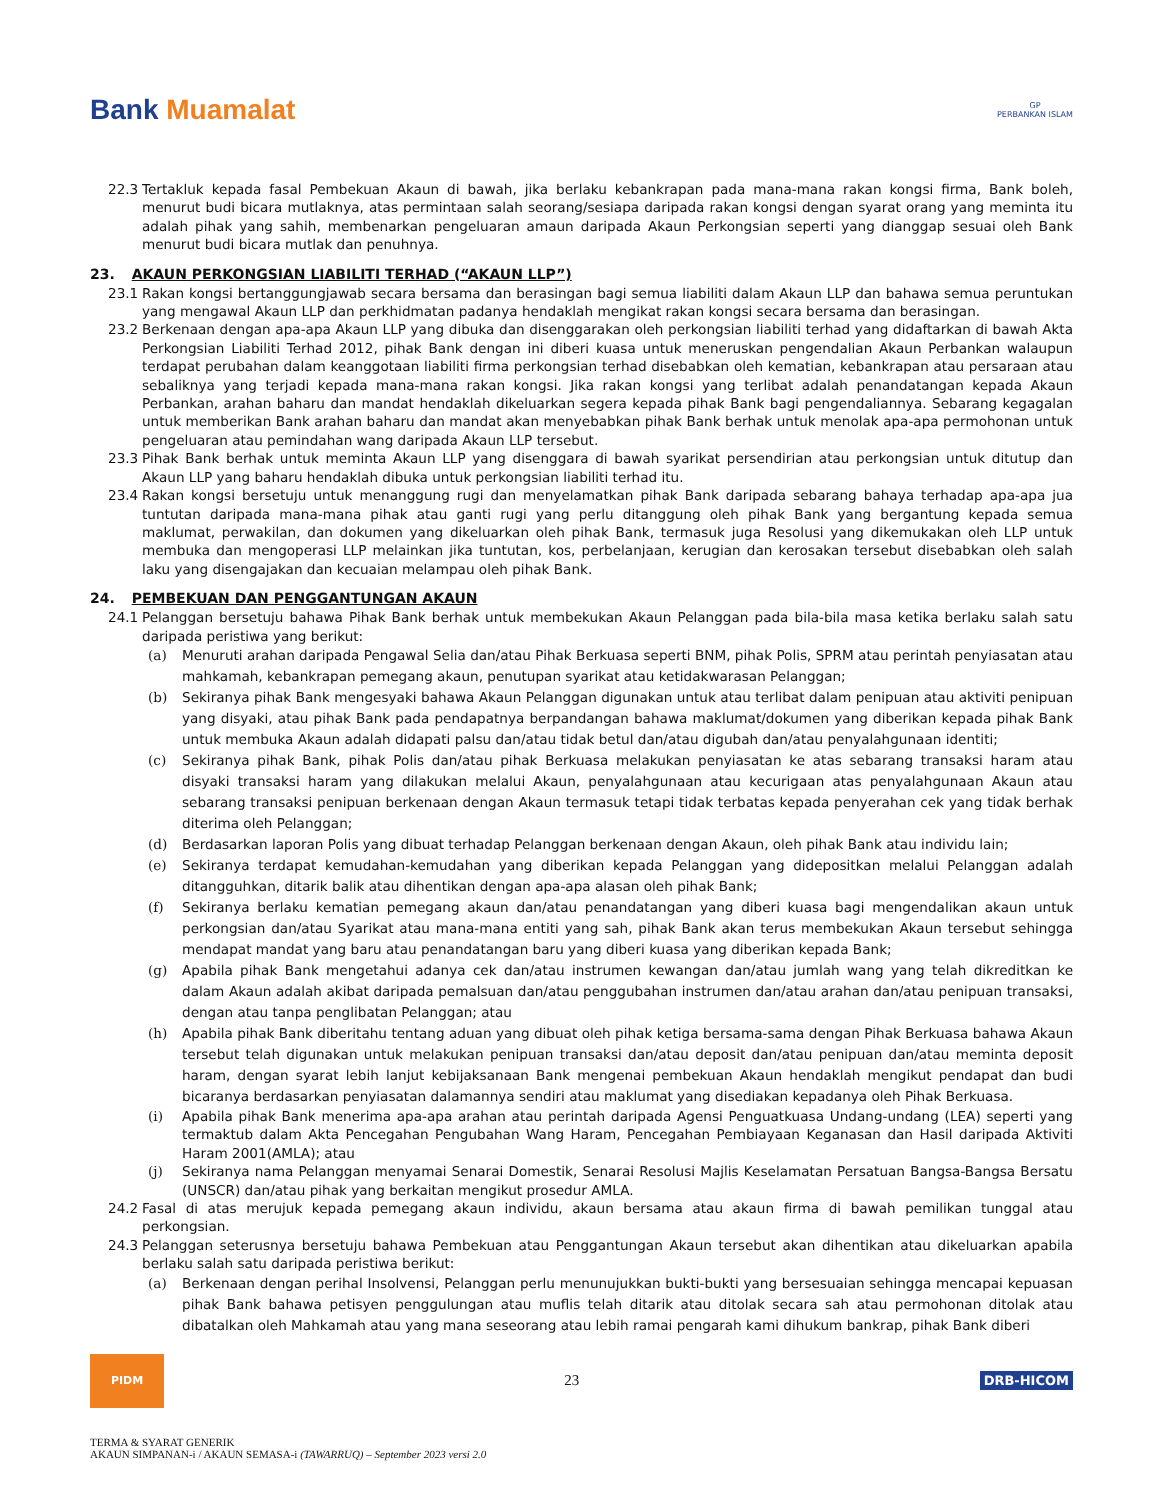Bank Muamalat
GP
PERBANKAN ISLAM
22.3 Tertakluk kepada fasal Pembekuan Akaun di bawah, jika berlaku kebankrapan pada mana-mana rakan kongsi firma, Bank boleh, menurut budi bicara mutlaknya, atas permintaan salah seorang/sesiapa daripada rakan kongsi dengan syarat orang yang meminta itu adalah pihak yang sahih, membenarkan pengeluaran amaun daripada Akaun Perkongsian seperti yang dianggap sesuai oleh Bank menurut budi bicara mutlak dan penuhnya.
23. AKAUN PERKONGSIAN LIABILITI TERHAD (“AKAUN LLP”)
23.1 Rakan kongsi bertanggungjawab secara bersama dan berasingan bagi semua liabiliti dalam Akaun LLP dan bahawa semua peruntukan yang mengawal Akaun LLP dan perkhidmatan padanya hendaklah mengikat rakan kongsi secara bersama dan berasingan.
23.2 Berkenaan dengan apa-apa Akaun LLP yang dibuka dan disenggarakan oleh perkongsian liabiliti terhad yang didaftarkan di bawah Akta Perkongsian Liabiliti Terhad 2012, pihak Bank dengan ini diberi kuasa untuk meneruskan pengendalian Akaun Perbankan walaupun terdapat perubahan dalam keanggotaan liabiliti firma perkongsian terhad disebabkan oleh kematian, kebankrapan atau persaraan atau sebaliknya yang terjadi kepada mana-mana rakan kongsi. Jika rakan kongsi yang terlibat adalah penandatangan kepada Akaun Perbankan, arahan baharu dan mandat hendaklah dikeluarkan segera kepada pihak Bank bagi pengendaliannya. Sebarang kegagalan untuk memberikan Bank arahan baharu dan mandat akan menyebabkan pihak Bank berhak untuk menolak apa-apa permohonan untuk pengeluaran atau pemindahan wang daripada Akaun LLP tersebut.
23.3 Pihak Bank berhak untuk meminta Akaun LLP yang disenggara di bawah syarikat persendirian atau perkongsian untuk ditutup dan Akaun LLP yang baharu hendaklah dibuka untuk perkongsian liabiliti terhad itu.
23.4 Rakan kongsi bersetuju untuk menanggung rugi dan menyelamatkan pihak Bank daripada sebarang bahaya terhadap apa-apa jua tuntutan daripada mana-mana pihak atau ganti rugi yang perlu ditanggung oleh pihak Bank yang bergantung kepada semua maklumat, perwakilan, dan dokumen yang dikeluarkan oleh pihak Bank, termasuk juga Resolusi yang dikemukakan oleh LLP untuk membuka dan mengoperasi LLP melainkan jika tuntutan, kos, perbelanjaan, kerugian dan kerosakan tersebut disebabkan oleh salah laku yang disengajakan dan kecuaian melampau oleh pihak Bank.
24. PEMBEKUAN DAN PENGGANTUNGAN AKAUN
24.1 Pelanggan bersetuju bahawa Pihak Bank berhak untuk membekukan Akaun Pelanggan pada bila-bila masa ketika berlaku salah satu daripada peristiwa yang berikut:
(a) Menuruti arahan daripada Pengawal Selia dan/atau Pihak Berkuasa seperti BNM, pihak Polis, SPRM atau perintah penyiasatan atau mahkamah, kebankrapan pemegang akaun, penutupan syarikat atau ketidakwarasan Pelanggan;
(b) Sekiranya pihak Bank mengesyaki bahawa Akaun Pelanggan digunakan untuk atau terlibat dalam penipuan atau aktiviti penipuan yang disyaki, atau pihak Bank pada pendapatnya berpandangan bahawa maklumat/dokumen yang diberikan kepada pihak Bank untuk membuka Akaun adalah didapati palsu dan/atau tidak betul dan/atau digubah dan/atau penyalahgunaan identiti;
(c) Sekiranya pihak Bank, pihak Polis dan/atau pihak Berkuasa melakukan penyiasatan ke atas sebarang transaksi haram atau disyaki transaksi haram yang dilakukan melalui Akaun, penyalahgunaan atau kecurigaan atas penyalahgunaan Akaun atau sebarang transaksi penipuan berkenaan dengan Akaun termasuk tetapi tidak terbatas kepada penyerahan cek yang tidak berhak diterima oleh Pelanggan;
(d) Berdasarkan laporan Polis yang dibuat terhadap Pelanggan berkenaan dengan Akaun, oleh pihak Bank atau individu lain;
(e) Sekiranya terdapat kemudahan-kemudahan yang diberikan kepada Pelanggan yang didepositkan melalui Pelanggan adalah ditangguhkan, ditarik balik atau dihentikan dengan apa-apa alasan oleh pihak Bank;
(f) Sekiranya berlaku kematian pemegang akaun dan/atau penandatangan yang diberi kuasa bagi mengendalikan akaun untuk perkongsian dan/atau Syarikat atau mana-mana entiti yang sah, pihak Bank akan terus membekukan Akaun tersebut sehingga mendapat mandat yang baru atau penandatangan baru yang diberi kuasa yang diberikan kepada Bank;
(g) Apabila pihak Bank mengetahui adanya cek dan/atau instrumen kewangan dan/atau jumlah wang yang telah dikreditkan ke dalam Akaun adalah akibat daripada pemalsuan dan/atau penggubahan instrumen dan/atau arahan dan/atau penipuan transaksi, dengan atau tanpa penglibatan Pelanggan; atau
(h) Apabila pihak Bank diberitahu tentang aduan yang dibuat oleh pihak ketiga bersama-sama dengan Pihak Berkuasa bahawa Akaun tersebut telah digunakan untuk melakukan penipuan transaksi dan/atau deposit dan/atau penipuan dan/atau meminta deposit haram, dengan syarat lebih lanjut kebijaksanaan Bank mengenai pembekuan Akaun hendaklah mengikut pendapat dan budi bicaranya berdasarkan penyiasatan dalamannya sendiri atau maklumat yang disediakan kepadanya oleh Pihak Berkuasa.
(i) Apabila pihak Bank menerima apa-apa arahan atau perintah daripada Agensi Penguatkuasa Undang-undang (LEA) seperti yang termaktub dalam Akta Pencegahan Pengubahan Wang Haram, Pencegahan Pembiayaan Keganasan dan Hasil daripada Aktiviti Haram 2001(AMLA); atau
(j) Sekiranya nama Pelanggan menyamai Senarai Domestik, Senarai Resolusi Majlis Keselamatan Persatuan Bangsa-Bangsa Bersatu (UNSCR) dan/atau pihak yang berkaitan mengikut prosedur AMLA.
24.2 Fasal di atas merujuk kepada pemegang akaun individu, akaun bersama atau akaun firma di bawah pemilikan tunggal atau perkongsian.
24.3 Pelanggan seterusnya bersetuju bahawa Pembekuan atau Penggantungan Akaun tersebut akan dihentikan atau dikeluarkan apabila berlaku salah satu daripada peristiwa berikut:
(a) Berkenaan dengan perihal Insolvensi, Pelanggan perlu menunujukkan bukti-bukti yang bersesuaian sehingga mencapai kepuasan pihak Bank bahawa petisyen penggulungan atau muflis telah ditarik atau ditolak secara sah atau permohonan ditolak atau dibatalkan oleh Mahkamah atau yang mana seseorang atau lebih ramai pengarah kami dihukum bankrap, pihak Bank diberi
PIDM
23
DRB-HICOM
TERMA & SYARAT GENERIK
AKAUN SIMPANAN-i / AKAUN SEMASA-i (TAWARRUQ) – September 2023 versi 2.0